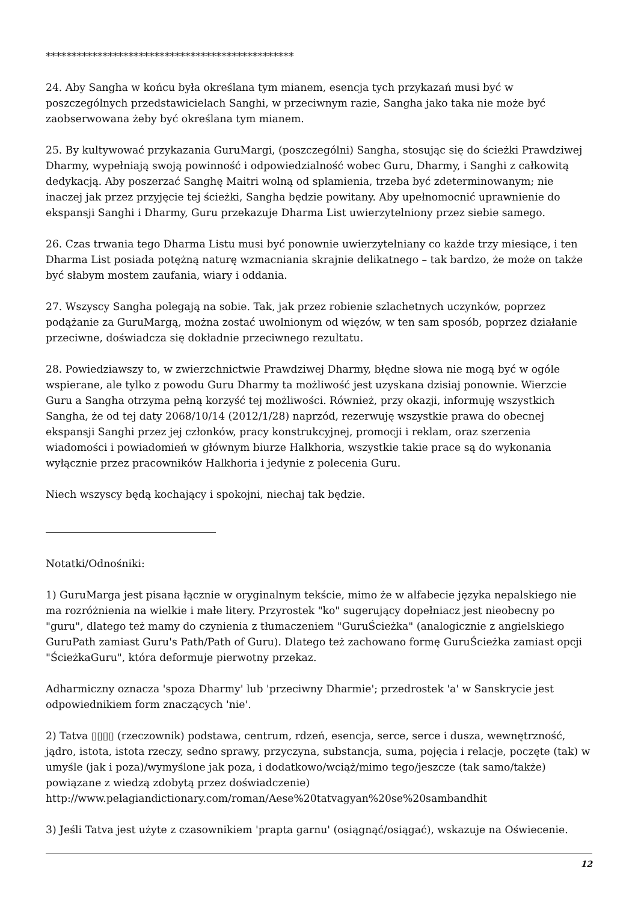************************************************
24. Aby Sangha w końcu była określana tym mianem, esencja tych przykazań musi być w poszczególnych przedstawicielach Sanghi, w przeciwnym razie, Sangha jako taka nie może być zaobserwowana żeby być określana tym mianem.
25. By kultywować przykazania GuruMargi, (poszczególni) Sangha, stosując się do ścieżki Prawdziwej Dharmy, wypełniają swoją powinność i odpowiedzialność wobec Guru, Dharmy, i Sanghi z całkowitą dedykacją. Aby poszerzać Sanghę Maitri wolną od splamienia, trzeba być zdeterminowanym; nie inaczej jak przez przyjęcie tej ścieżki, Sangha będzie powitany. Aby upełnomocnić uprawnienie do ekspansji Sanghi i Dharmy, Guru przekazuje Dharma List uwierzytelniony przez siebie samego.
26. Czas trwania tego Dharma Listu musi być ponownie uwierzytelniany co każde trzy miesiące, i ten Dharma List posiada potężną naturę wzmacniania skrajnie delikatnego – tak bardzo, że może on także być słabym mostem zaufania, wiary i oddania.
27. Wszyscy Sangha polegają na sobie. Tak, jak przez robienie szlachetnych uczynków, poprzez podążanie za GuruMargą, można zostać uwolnionym od więzów, w ten sam sposób, poprzez działanie przeciwne, doświadcza się dokładnie przeciwnego rezultatu.
28. Powiedziawszy to, w zwierzchnictwie Prawdziwej Dharmy, błędne słowa nie mogą być w ogóle wspierane, ale tylko z powodu Guru Dharmy ta możliwość jest uzyskana dzisiaj ponownie. Wierzcie Guru a Sangha otrzyma pełną korzyść tej możliwości. Również, przy okazji, informuję wszystkich Sangha, że od tej daty 2068/10/14 (2012/1/28) naprzód, rezerwuję wszystkie prawa do obecnej ekspansji Sanghi przez jej członków, pracy konstrukcyjnej, promocji i reklam, oraz szerzenia wiadomości i powiadomień w głównym biurze Halkhoria, wszystkie takie prace są do wykonania wyłącznie przez pracowników Halkhoria i jedynie z polecenia Guru.
Niech wszyscy będą kochający i spokojni, niechaj tak będzie.
Notatki/Odnośniki:
1) GuruMarga jest pisana łącznie w oryginalnym tekście, mimo że w alfabecie języka nepalskiego nie ma rozróżnienia na wielkie i małe litery. Przyrostek "ko" sugerujący dopełniacz jest nieobecny po "guru", dlatego też mamy do czynienia z tłumaczeniem "GuruŚcieżka" (analogicznie z angielskiego GuruPath zamiast Guru's Path/Path of Guru). Dlatego też zachowano formę GuruŚcieżka zamiast opcji "ŚcieżkaGuru", która deformuje pierwotny przekaz.
Adharmiczny oznacza 'spoza Dharmy' lub 'przeciwny Dharmie'; przedrostek 'a' w Sanskrycie jest odpowiednikiem form znaczących 'nie'.
2) Tatva ▯▯▯▯ (rzeczownik) podstawa, centrum, rdzeń, esencja, serce, serce i dusza, wewnętrzność, jądro, istota, istota rzeczy, sedno sprawy, przyczyna, substancja, suma, pojęcia i relacje, poczęte (tak) w umyśle (jak i poza)/wymyślone jak poza, i dodatkowo/wciąż/mimo tego/jeszcze (tak samo/także) powiązane z wiedzą zdobytą przez doświadczenie) http://www.pelagiandictionary.com/roman/Aese%20tatvagyan%20se%20sambandhit
3) Jeśli Tatva jest użyte z czasownikiem 'prapta garnu' (osiągnąć/osiągać), wskazuje na Oświecenie.
12